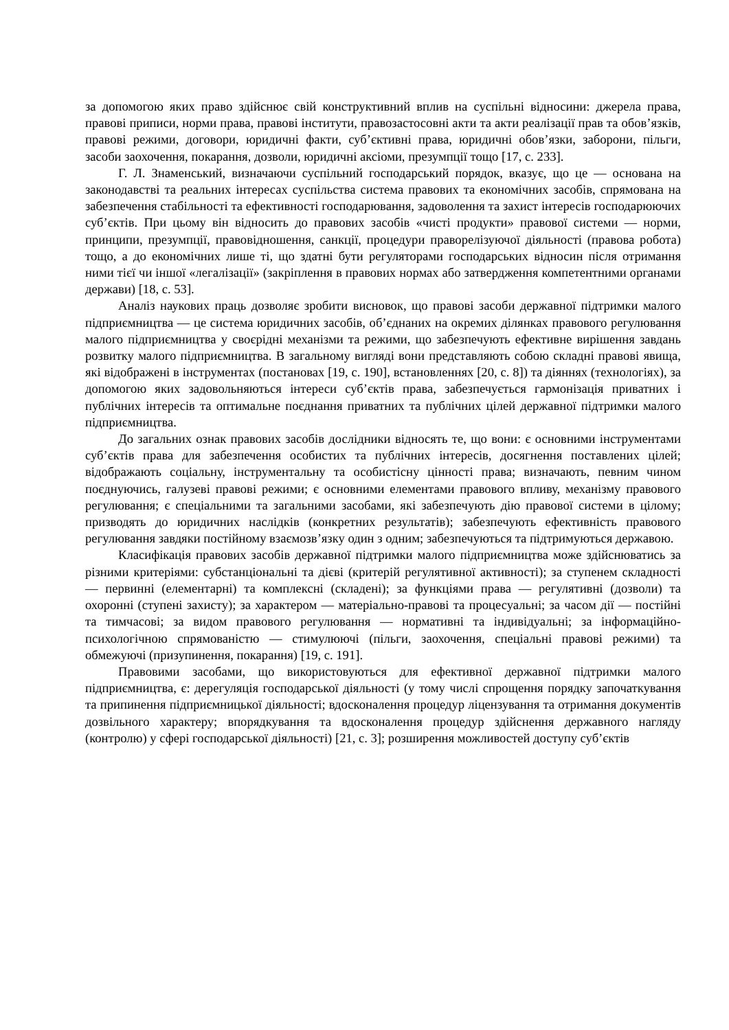за допомогою яких право здійснює свій конструктивний вплив на суспільні відносини: джерела права, правові приписи, норми права, правові інститути, правозастосовні акти та акти реалізації прав та обов’язків, правові режими, договори, юридичні факти, суб’єктивні права, юридичні обов’язки, заборони, пільги, засоби заохочення, покарання, дозволи, юридичні аксіоми, презумпції тощо [17, с. 233].
Г. Л. Знаменський, визначаючи суспільний господарський порядок, вказує, що це — основана на законодавстві та реальних інтересах суспільства система правових та економічних засобів, спрямована на забезпечення стабільності та ефективності господарювання, задоволення та захист інтересів господарюючих суб’єктів. При цьому він відносить до правових засобів «чисті продукти» правової системи — норми, принципи, презумпції, правовідношення, санкції, процедури праворелізуючої діяльності (правова робота) тощо, а до економічних лише ті, що здатні бути регуляторами господарських відносин після отримання ними тієї чи іншої «легалізації» (закріплення в правових нормах або затвердження компетентними органами держави) [18, с. 53].
Аналіз наукових праць дозволяє зробити висновок, що правові засоби державної підтримки малого підприємництва — це система юридичних засобів, об’єднаних на окремих ділянках правового регулювання малого підприємництва у своєрідні механізми та режими, що забезпечують ефективне вирішення завдань розвитку малого підприємництва. В загальному вигляді вони представляють собою складні правові явища, які відображені в інструментах (постановах [19, с. 190], встановленнях [20, с. 8]) та діяннях (технологіях), за допомогою яких задовольняються інтереси суб’єктів права, забезпечується гармонізація приватних і публічних інтересів та оптимальне поєднання приватних та публічних цілей державної підтримки малого підприємництва.
До загальних ознак правових засобів дослідники відносять те, що вони: є основними інструментами суб’єктів права для забезпечення особистих та публічних інтересів, досягнення поставлених цілей; відображають соціальну, інструментальну та особистісну цінності права; визначають, певним чином поєднуючись, галузеві правові режими; є основними елементами правового впливу, механізму правового регулювання; є спеціальними та загальними засобами, які забезпечують дію правової системи в цілому; призводять до юридичних наслідків (конкретних результатів); забезпечують ефективність правового регулювання завдяки постійному взаємозв’язку один з одним; забезпечуються та підтримуються державою.
Класифікація правових засобів державної підтримки малого підприємництва може здійснюватись за різними критеріями: субстанціональні та дієві (критерій регулятивної активності); за ступенем складності — первинні (елементарні) та комплексні (складені); за функціями права — регулятивні (дозволи) та охоронні (ступені захисту); за характером — матеріально-правові та процесуальні; за часом дії — постійні та тимчасові; за видом правового регулювання — нормативні та індивідуальні; за інформаційно-психологічною спрямованістю — стимулюючі (пільги, заохочення, спеціальні правові режими) та обмежуючі (призупинення, покарання) [19, с. 191].
Правовими засобами, що використовуються для ефективної державної підтримки малого підприємництва, є: дерегуляція господарської діяльності (у тому числі спрощення порядку започаткування та припинення підприємницької діяльності; вдосконалення процедур ліцензування та отримання документів дозвільного характеру; впорядкування та вдосконалення процедур здійснення державного нагляду (контролю) у сфері господарської діяльності) [21, с. 3]; розширення можливостей доступу суб’єктів